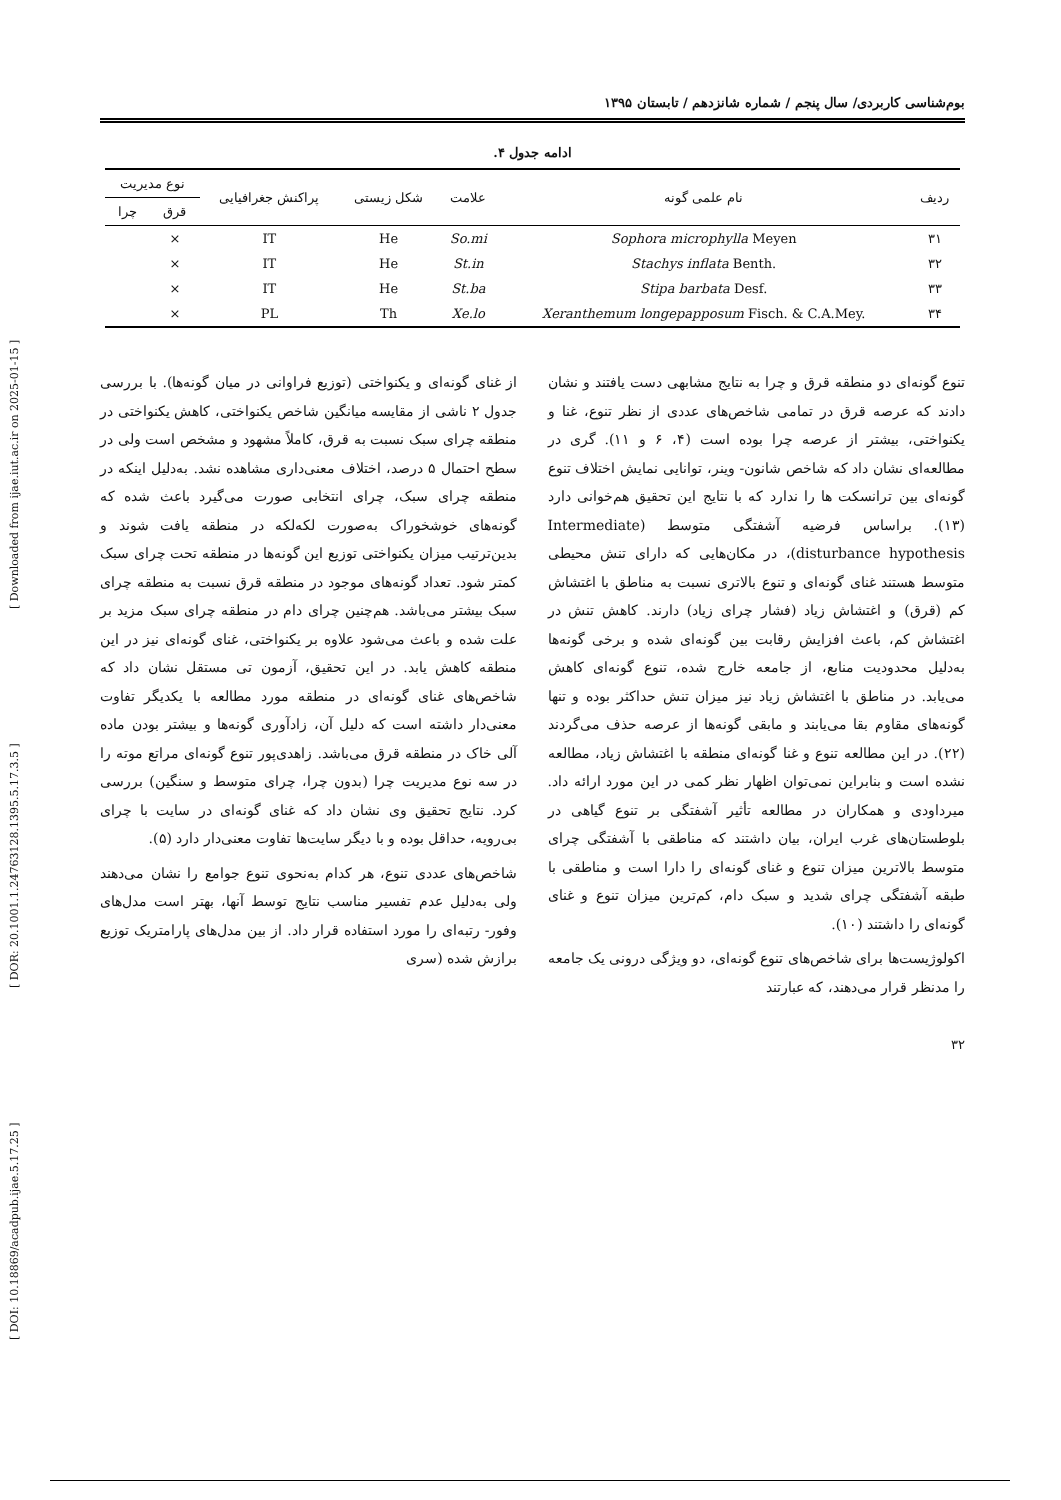[ DOI: 10.18869/acadpub.ijae.5.17.25 ] [ DOR: 20.1001.1.24763128.1395.5.17.3.5 ] [ Downloaded from ijae.iut.ac.ir on 2025-01-15 ]
بوم‌شناسی کاربردی/ سال پنجم / شماره شانزدهم / تابستان ۱۳۹۵
ادامه جدول ۴.
| ردیف | نام علمی گونه | علامت | شکل زیستی | پراکنش جغرافیایی | نوع مدیریت | |
| --- | --- | --- | --- | --- | --- | --- |
| | | | | | قرق | چرا |
| ۳۱ | Sophora microphylla Meyen | So.mi | He | IT | × | |
| ۳۲ | Stachys inflata Benth. | St.in | He | IT | × | |
| ۳۳ | Stipa barbata Desf. | St.ba | He | IT | × | |
| ۳۴ | Xeranthemum longepapposum Fisch. & C.A.Mey. | Xe.lo | Th | PL | × | |
تنوع گونه‌ای دو منطقه قرق و چرا به نتایج مشابهی دست یافتند و نشان دادند که عرصه قرق در تمامی شاخص‌های عددی از نظر تنوع، غنا و یکنواختی، بیشتر از عرصه چرا بوده است (۴، ۶ و ۱۱). گری در مطالعه‌ای نشان داد که شاخص شانون- وینر، توانایی نمایش اختلاف تنوع گونه‌ای بین ترانسکت ها را ندارد که با نتایج این تحقیق هم‌خوانی دارد (۱۳). براساس فرضیه آشفتگی متوسط (Intermediate disturbance hypothesis)، در مکان‌هایی که دارای تنش محیطی متوسط هستند غنای گونه‌ای و تنوع بالاتری نسبت به مناطق با اغتشاش کم (قرق) و اغتشاش زیاد (فشار چرای زیاد) دارند. کاهش تنش در اغتشاش کم، باعث افزایش رقابت بین گونه‌ای شده و برخی گونه‌ها به‌دلیل محدودیت منابع، از جامعه خارج شده، تنوع گونه‌ای کاهش می‌یابد. در مناطق با اغتشاش زیاد نیز میزان تنش حداکثر بوده و تنها گونه‌های مقاوم بقا می‌یابند و مابقی گونه‌ها از عرصه حذف می‌گردند (۲۲). در این مطالعه تنوع و غنا گونه‌ای منطقه با اغتشاش زیاد، مطالعه نشده است و بنابراین نمی‌توان اظهار نظر کمی در این مورد ارائه داد. میرداودی و همکاران در مطالعه تأثیر آشفتگی بر تنوع گیاهی در بلوطستان‌های غرب ایران، بیان داشتند که مناطقی با آشفتگی چرای متوسط بالاترین میزان تنوع و غنای گونه‌ای را دارا است و مناطقی با طبقه آشفتگی چرای شدید و سبک دام، کم‌ترین میزان تنوع و غنای گونه‌ای را داشتند (۱۰).
اکولوژیست‌ها برای شاخص‌های تنوع گونه‌ای، دو ویژگی درونی یک جامعه را مدنظر قرار می‌دهند، که عبارتند
از غنای گونه‌ای و یکنواختی (توزیع فراوانی در میان گونه‌ها). با بررسی جدول ۲ ناشی از مقایسه میانگین شاخص یکنواختی، کاهش یکنواختی در منطقه چرای سبک نسبت به قرق، کاملاً مشهود و مشخص است ولی در سطح احتمال ۵ درصد، اختلاف معنی‌داری مشاهده نشد. به‌دلیل اینکه در منطقه چرای سبک، چرای انتخابی صورت می‌گیرد باعث شده که گونه‌های خوشخوراک به‌صورت لکه‌لکه در منطقه یافت شوند و بدین‌ترتیب میزان یکنواختی توزیع این گونه‌ها در منطقه تحت چرای سبک کمتر شود. تعداد گونه‌های موجود در منطقه قرق نسبت به منطقه چرای سبک بیشتر می‌باشد. هم‌چنین چرای دام در منطقه چرای سبک مزید بر علت شده و باعث می‌شود علاوه بر یکنواختی، غنای گونه‌ای نیز در این منطقه کاهش یابد. در این تحقیق، آزمون تی مستقل نشان داد که شاخص‌های غنای گونه‌ای در منطقه مورد مطالعه با یکدیگر تفاوت معنی‌دار داشته است که دلیل آن، زادآوری گونه‌ها و بیشتر بودن ماده آلی خاک در منطقه قرق می‌باشد. زاهدی‌پور تنوع گونه‌ای مراتع موته را در سه نوع مدیریت چرا (بدون چرا، چرای متوسط و سنگین) بررسی کرد. نتایج تحقیق وی نشان داد که غنای گونه‌ای در سایت با چرای بی‌رویه، حداقل بوده و با دیگر سایت‌ها تفاوت معنی‌دار دارد (۵).
شاخص‌های عددی تنوع، هر کدام به‌نحوی تنوع جوامع را نشان می‌دهند ولی به‌دلیل عدم تفسیر مناسب نتایج توسط آنها، بهتر است مدل‌های وفور- رتبه‌ای را مورد استفاده قرار داد. از بین مدل‌های پارامتریک توزیع برازش شده (سری
۳۲